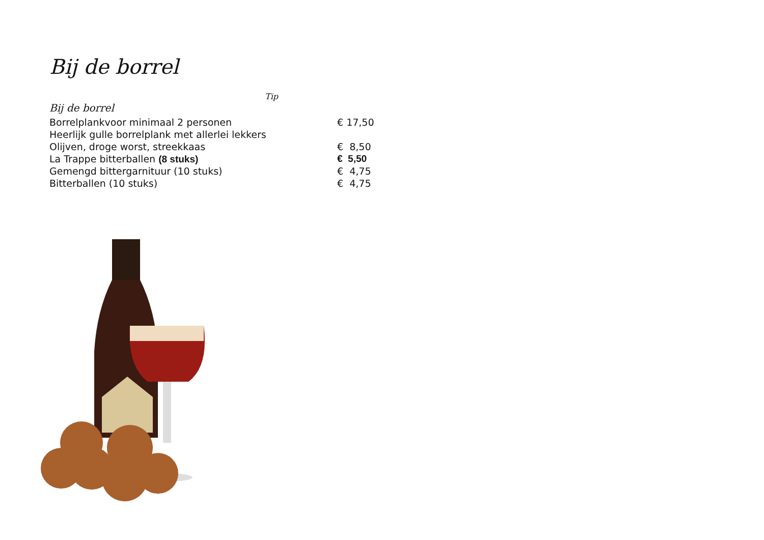Bij de borrel
Tip
Bij de borrel
| Borrelplankvoor minimaal 2 personen | € 17,50 |
| Heerlijk gulle borrelplank met allerlei lekkers | |
| Olijven, droge worst, streekkaas | € 8,50 |
| La Trappe bitterballen (8 stuks) | € 5,50 |
| Gemengd bittergarnituur (10 stuks) | € 4,75 |
| Bitterballen (10 stuks) | € 4,75 |